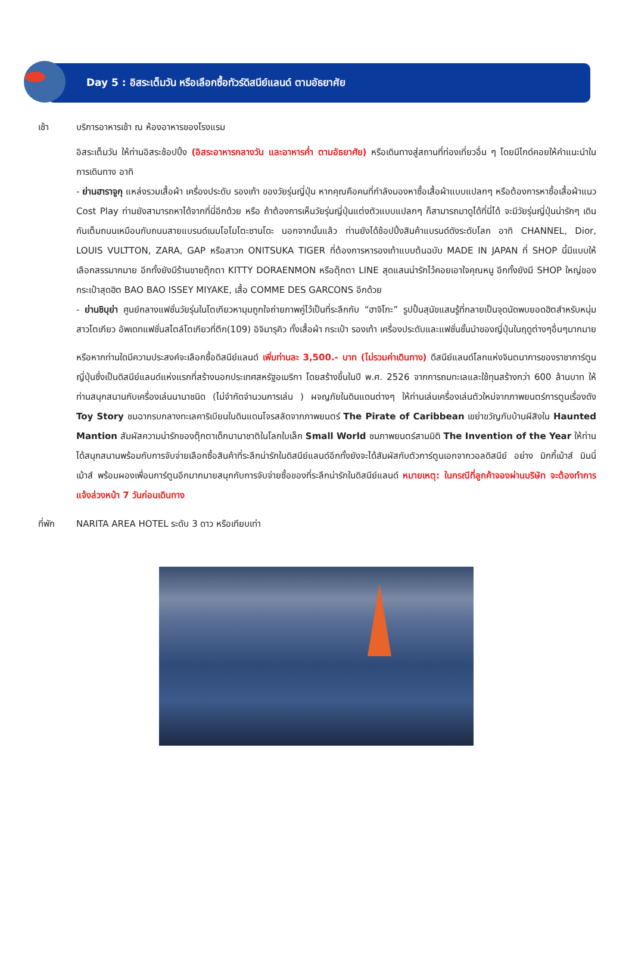Day 5 : อิสระเต็มวัน หรือเลือกซื้อทัวร์ดิสนีย์แลนด์ ตามอัธยาศัย
เช้า บริการอาหารเช้า ณ ห้องอาหารของโรงแรม
อิสระเต็มวัน ให้ท่านอิสระช้อปปิ้ง (อิสระอาหารกลางวัน และอาหารค่ำ ตามอัธยาศัย) หรือเดินทางสู่สถานที่ท่องเที่ยวอื่น ๆ โดยมีไกด์คอยให้คำแนะนำในการเดินทาง อาทิ
- ย่านฮาราจูกุ แหล่งรวมเสื้อผ้า เครื่องประดับ รองเท้า ของวัยรุ่นญี่ปุ่น หากคุณคือคนที่กำลังมองหาซื้อเสื้อผ้าแบบแปลกๆ หรือต้องการหาซื้อเสื้อผ้าแนว Cost Play ท่านยังสามารถหาได้จากที่นี่อีกด้วย หรือ ถ้าต้องการเห็นวัยรุ่นญี่ปุ่นแต่งตัวแบบแปลกๆ ก็สามารถมาดูได้ที่นี่ได้ จะมีวัยรุ่นญี่ปุ่นน่ารักๆ เดินกันเต็มถนนเหมือนกับถนนสายแบรนด์เนมโอโมโตะซานโดะ นอกจากนั้นแล้ว ท่านยังได้ช้อปปิ้งสินค้าแบรนด์ดังระดับโลก อาทิ CHANNEL, Dior, LOUIS VULTTON, ZARA, GAP หรือสาวก ONITSUKA TIGER ที่ต้องการหารองเท้าแบบต้นฉบับ MADE IN JAPAN ที่ SHOP นี้มีแบบให้เลือกสรรมากมาย อีกทั้งยังมีร้านขายตุ๊กตา KITTY DORAENMON หรือตุ๊กตา LINE สุดแสนน่ารักไว้คอยเอาใจคุณหนู อีกทั้งยังมี SHOP ใหญ่ของ กระเป๋าสุดฮิต BAO BAO ISSEY MIYAKE, เสื้อ COMME DES GARCONS อีกด้วย
- ย่านชิบุย่า ศูนย์กลางแฟชั่นวัยรุ่นในโตเกียวหามุมถูกใจถ่ายภาพคู่ไว้เป็นที่ระลึกกับ “ฮาจิโกะ” รูปปั้นสุนัขแสนรู้ที่กลายเป็นจุดนัดพบยอดฮิตสำหรับหนุ่มสาวโตเกียว อัพเดทแฟชั่นสไตล์โตเกียวที่ตึก(109) อิจิมารุคิว ทั้งเสื้อผ้า กระเป๋า รองเท้า เครื่องประดับและแฟชั่นชั้นนำของญี่ปุ่นในฤดูต่างๆอื่นๆมากมาย
หรือหากท่านใดมีความประสงค์จะเลือกซื้อดิสนีย์แลนด์ เพิ่มท่านละ 3,500.- บาท (ไม่รวมค่าเดินทาง) ดีสนีย์แลนด์โลกแห่งจินตนาการของราชาการ์ตูนญี่ปุ่นซึ่งเป็นดิสนีย์แลนด์แห่งแรกที่สร้างนอกประเทศสหรัฐอเมริกา โดยสร้างขึ้นในปี พ.ศ. 2526 จากการถมทะเลและใช้ทุนสร้างกว่า 600 ล้านบาท ให้ท่านสนุกสนานกับเครื่องเล่นนานาชนิด (ไม่จำกัดจำนวนการเล่น ) ผจญภัยในดินแดนต่างๆ ให้ท่านเล่นเครื่องเล่นตัวใหม่จากภาพยนตร์การตูนเรื่องดัง Toy Story ชมฉากรบกลางทะเลคาริเบียนในดินแดนโจรสลัดจากภาพยนตร์ The Pirate of Caribbean เขย่าขวัญกับบ้านผีสิงใน Haunted Mantion สัมผัสความน่ารักของตุ๊กตาเด็กนานาชาติในโลกใบเล็ก Small World ชมภาพยนตร์สามมิติ The Invention of the Year ให้ท่านได้สนุกสนานพร้อมกับการจับจ่ายเลือกซื้อสินค้าที่ระลึกน่ารักในดิสนีย์แลนด์อีกทั้งยังจะได้สัมผัสกับตัวการ์ตูนเอกจากวอลดิสนีย์ อย่าง มิกกี้เม้าส์ มินนี่เม้าส์ พร้อมผองเพื่อนการ์ตูนอีกมากมายสนุกกับการจับจ่ายซื้อของที่ระลึกน่ารักในดิสนีย์แลนด์ หมายเหตุ: ในกรณีที่ลูกค้าจองผ่านบริษัท จะต้องทำการแจ้งล่วงหน้า 7 วันก่อนเดินทาง
ที่พัก NARITA AREA HOTEL ระดับ 3 ดาว หรือเทียบเท่า